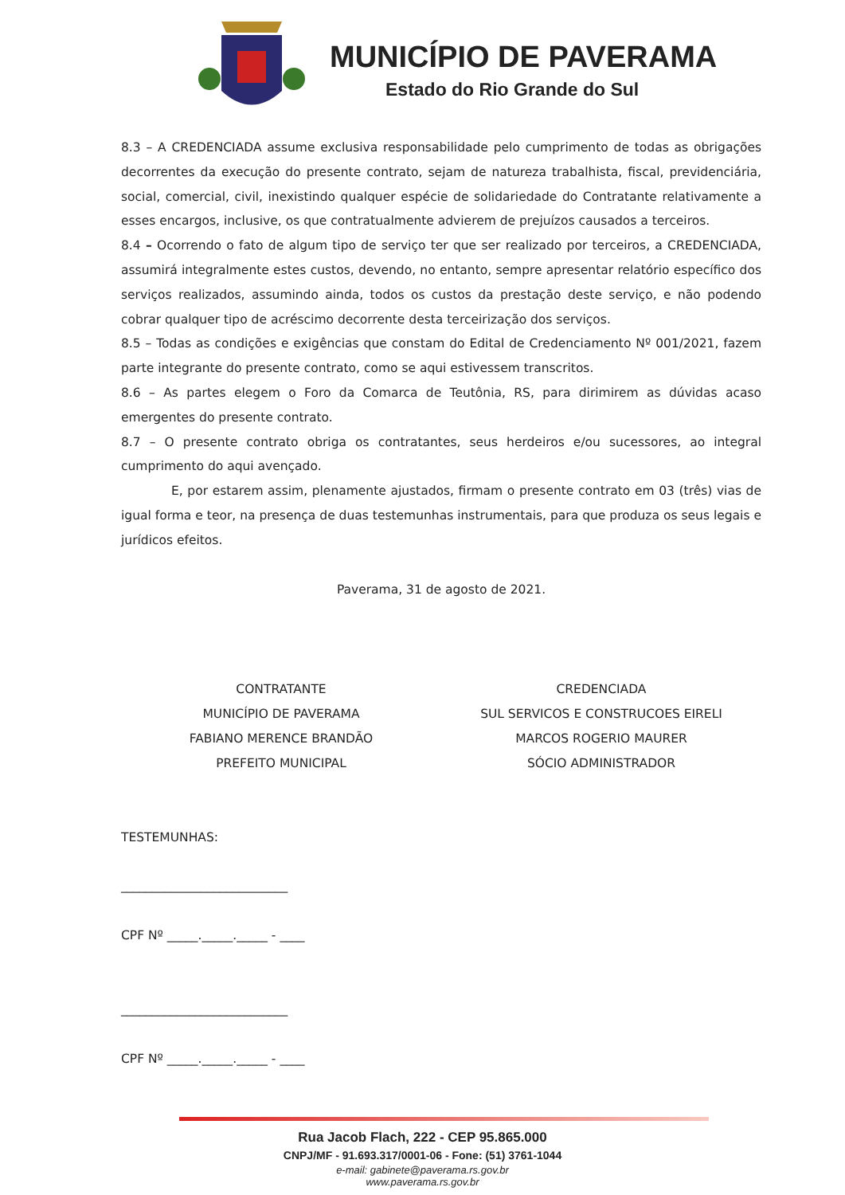MUNICÍPIO DE PAVERAMA
Estado do Rio Grande do Sul
8.3 – A CREDENCIADA assume exclusiva responsabilidade pelo cumprimento de todas as obrigações decorrentes da execução do presente contrato, sejam de natureza trabalhista, fiscal, previdenciária, social, comercial, civil, inexistindo qualquer espécie de solidariedade do Contratante relativamente a esses encargos, inclusive, os que contratualmente advierem de prejuízos causados a terceiros.
8.4 – Ocorrendo o fato de algum tipo de serviço ter que ser realizado por terceiros, a CREDENCIADA, assumirá integralmente estes custos, devendo, no entanto, sempre apresentar relatório específico dos serviços realizados, assumindo ainda, todos os custos da prestação deste serviço, e não podendo cobrar qualquer tipo de acréscimo decorrente desta terceirização dos serviços.
8.5 – Todas as condições e exigências que constam do Edital de Credenciamento Nº 001/2021, fazem parte integrante do presente contrato, como se aqui estivessem transcritos.
8.6 – As partes elegem o Foro da Comarca de Teutônia, RS, para dirimirem as dúvidas acaso emergentes do presente contrato.
8.7 – O presente contrato obriga os contratantes, seus herdeiros e/ou sucessores, ao integral cumprimento do aqui avençado.
E, por estarem assim, plenamente ajustados, firmam o presente contrato em 03 (três) vias de igual forma e teor, na presença de duas testemunhas instrumentais, para que produza os seus legais e jurídicos efeitos.
Paverama, 31 de agosto de 2021.
CONTRATANTE
MUNICÍPIO DE PAVERAMA
FABIANO MERENCE BRANDÃO
PREFEITO MUNICIPAL
CREDENCIADA
SUL SERVICOS E CONSTRUCOES EIRELI
MARCOS ROGERIO MAURER
SÓCIO ADMINISTRADOR
TESTEMUNHAS:
___________________________
CPF Nº _____._____._____ - ____
___________________________
CPF Nº _____._____._____ - ____
Rua Jacob Flach, 222 - CEP 95.865.000
CNPJ/MF - 91.693.317/0001-06 - Fone: (51) 3761-1044
e-mail: gabinete@paverama.rs.gov.br
www.paverama.rs.gov.br